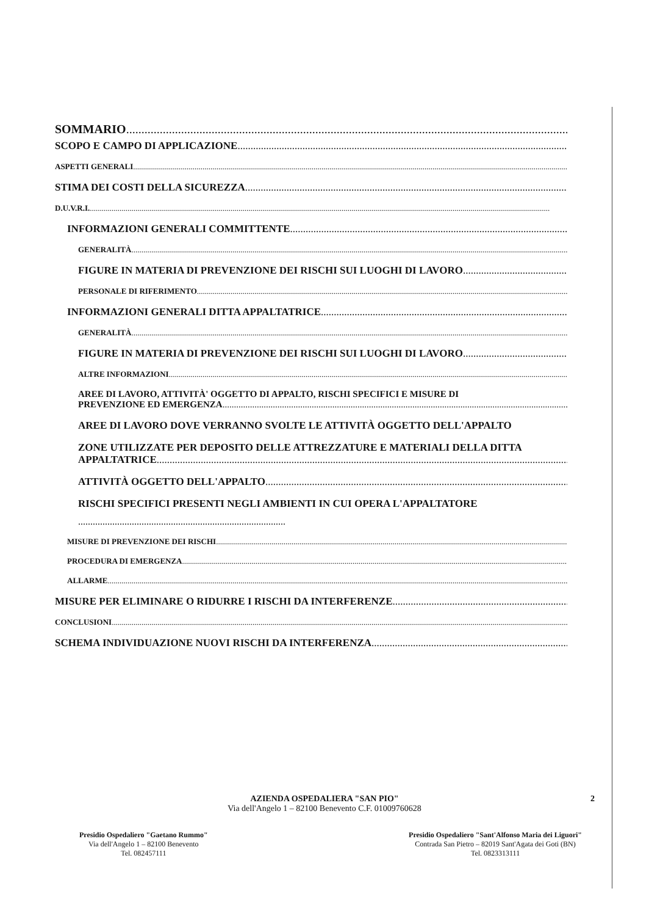SOMMARIO
SCOPO E CAMPO DI APPLICAZIONE
ASPETTI GENERALI
STIMA DEI COSTI DELLA SICUREZZA
D.U.V.R.I.
INFORMAZIONI GENERALI COMMITTENTE
GENERALITÀ
FIGURE IN MATERIA DI PREVENZIONE DEI RISCHI SUI LUOGHI DI LAVORO
PERSONALE DI RIFERIMENTO
INFORMAZIONI GENERALI DITTA APPALTATRICE
GENERALITÀ
FIGURE IN MATERIA DI PREVENZIONE DEI RISCHI SUI LUOGHI DI LAVORO
ALTRE INFORMAZIONI
AREE DI LAVORO, ATTIVITÀ' OGGETTO DI APPALTO, RISCHI SPECIFICI E MISURE DI
PREVENZIONE ED EMERGENZA
AREE DI LAVORO DOVE VERRANNO SVOLTE LE ATTIVITÀ OGGETTO DELL'APPALTO
ZONE UTILIZZATE PER DEPOSITO DELLE ATTREZZATURE E MATERIALI DELLA DITTA
APPALTATRICE
ATTIVITÀ OGGETTO DELL'APPALTO
RISCHI SPECIFICI PRESENTI NEGLI AMBIENTI IN CUI OPERA L'APPALTATORE
.....................................................................................
MISURE DI PREVENZIONE DEI RISCHI
PROCEDURA DI EMERGENZA
ALLARME
MISURE PER ELIMINARE O RIDURRE I RISCHI DA INTERFERENZE
CONCLUSIONI
SCHEMA INDIVIDUAZIONE NUOVI RISCHI DA INTERFERENZA
2
AZIENDA OSPEDALIERA "SAN PIO"
Via dell'Angelo 1 – 82100 Benevento C.F. 01009760628
Presidio Ospedaliero "Gaetano Rummo"
Via dell'Angelo 1 – 82100 Benevento
Tel. 082457111
Presidio Ospedaliero "Sant'Alfonso Maria dei Liguori"
Contrada San Pietro – 82019 Sant'Agata dei Goti (BN)
Tel. 0823313111